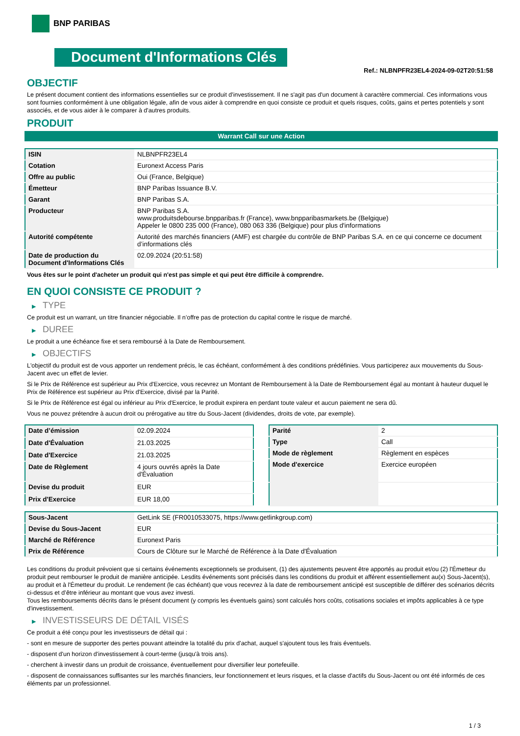BNP PARIBAS
Document d'Informations Clés
Ref.: NLBNPFR23EL4-2024-09-02T20:51:58
OBJECTIF
Le présent document contient des informations essentielles sur ce produit d'investissement. Il ne s'agit pas d'un document à caractère commercial. Ces informations vous sont fournies conformément à une obligation légale, afin de vous aider à comprendre en quoi consiste ce produit et quels risques, coûts, gains et pertes potentiels y sont associés, et de vous aider à le comparer à d'autres produits.
PRODUIT
Warrant Call sur une Action
| ISIN | NLBNPFR23EL4 |
| Cotation | Euronext Access Paris |
| Offre au public | Oui (France, Belgique) |
| Émetteur | BNP Paribas Issuance B.V. |
| Garant | BNP Paribas S.A. |
| Producteur | BNP Paribas S.A. www.produitsdebourse.bnpparibas.fr (France), www.bnpparibasmarkets.be (Belgique) Appeler le 0800 235 000 (France), 080 063 336 (Belgique) pour plus d'informations |
| Autorité compétente | Autorité des marchés financiers (AMF) est chargée du contrôle de BNP Paribas S.A. en ce qui concerne ce document d’informations clés |
| Date de production du Document d'Informations Clés | 02.09.2024 (20:51:58) |
Vous êtes sur le point d'acheter un produit qui n'est pas simple et qui peut être difficile à comprendre.
EN QUOI CONSISTE CE PRODUIT ?
▶ TYPE
Ce produit est un warrant, un titre financier négociable. Il n’offre pas de protection du capital contre le risque de marché.
▶ DUREE
Le produit a une échéance fixe et sera remboursé à la Date de Remboursement.
▶ OBJECTIFS
L'objectif du produit est de vous apporter un rendement précis, le cas échéant, conformément à des conditions prédéfinies. Vous participerez aux mouvements du Sous-Jacent avec un effet de levier.
Si le Prix de Référence est supérieur au Prix d'Exercice, vous recevrez un Montant de Remboursement à la Date de Remboursement égal au montant à hauteur duquel le Prix de Référence est supérieur au Prix d'Exercice, divisé par la Parité.
Si le Prix de Référence est égal ou inférieur au Prix d'Exercice, le produit expirera en perdant toute valeur et aucun paiement ne sera dû.
Vous ne pouvez prétendre à aucun droit ou prérogative au titre du Sous-Jacent (dividendes, droits de vote, par exemple).
| Date d’émission | 02.09.2024 |
| Date d'Évaluation | 21.03.2025 |
| Date d'Exercice | 21.03.2025 |
| Date de Règlement | 4 jours ouvrés après la Date d'Évaluation |
| Devise du produit | EUR |
| Prix d'Exercice | EUR 18,00 |
| Parité | 2 |
| Type | Call |
| Mode de règlement | Règlement en espèces |
| Mode d'exercice | Exercice européen |
| Sous-Jacent | GetLink SE (FR0010533075, https://www.getlinkgroup.com) |
| Devise du Sous-Jacent | EUR |
| Marché de Référence | Euronext Paris |
| Prix de Référence | Cours de Clôture sur le Marché de Référence à la Date d'Évaluation |
Les conditions du produit prévoient que si certains événements exceptionnels se produisent, (1) des ajustements peuvent être apportés au produit et/ou (2) l'Émetteur du produit peut rembourser le produit de manière anticipée. Lesdits événements sont précisés dans les conditions du produit et afférent essentiellement au(x) Sous-Jacent(s), au produit et à l'Émetteur du produit. Le rendement (le cas échéant) que vous recevrez à la date de remboursement anticipé est susceptible de différer des scénarios décrits ci-dessus et d’être inférieur au montant que vous avez investi.
Tous les remboursements décrits dans le présent document (y compris les éventuels gains) sont calculés hors coûts, cotisations sociales et impôts applicables à ce type d'investissement.
▶ INVESTISSEURS DE DÉTAIL VISÉS
Ce produit a été conçu pour les investisseurs de détail qui :
- sont en mesure de supporter des pertes pouvant atteindre la totalité du prix d'achat, auquel s'ajoutent tous les frais éventuels.
- disposent d'un horizon d'investissement à court-terme (jusqu'à trois ans).
- cherchent à investir dans un produit de croissance, éventuellement pour diversifier leur portefeuille.
- disposent de connaissances suffisantes sur les marchés financiers, leur fonctionnement et leurs risques, et la classe d'actifs du Sous-Jacent ou ont été informés de ces éléments par un professionnel.
1 / 3